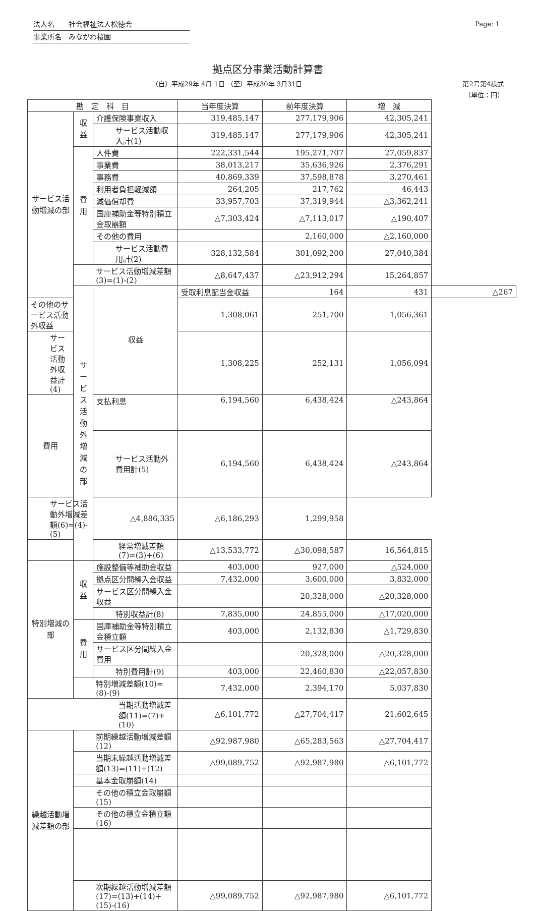法人名　　社会福祉法人松徳会
事業所名　みながわ桜園
Page: 1
拠点区分事業活動計算書
（自）平成29年 4月 1日 （至）平成30年 3月31日
第2号第4様式
（単位：円）
| 勘 定 科 目 | | | 当年度決算 | 前年度決算 | 増 減 | |
| --- | --- | --- | --- | --- | --- | --- |
| サービス活動増減の部 | 収益 | 介護保険事業収入 | 319,485,147 | 277,179,906 | 42,305,241 | |
| | | サービス活動収入計(1) | 319,485,147 | 277,179,906 | 42,305,241 | |
| | 費用 | 人件費 | 222,331,544 | 195,271,707 | 27,059,837 | |
| | | 事業費 | 38,013,217 | 35,636,926 | 2,376,291 | |
| | | 事務費 | 40,869,339 | 37,598,878 | 3,270,461 | |
| | | 利用者負担軽減額 | 264,205 | 217,762 | 46,443 | |
| | | 減価償却費 | 33,957,703 | 37,319,944 | △3,362,241 | |
| | | 国庫補助金等特別積立金取崩額 | △7,303,424 | △7,113,017 | △190,407 | |
| | | その他の費用 | | 2,160,000 | △2,160,000 | |
| | | サービス活動費用計(2) | 328,132,584 | 301,092,200 | 27,040,384 | |
| | サービス活動増減差額(3)=(1)-(2) | | △8,647,437 | △23,912,294 | 15,264,857 | |
| | サービス活動外増減の部 | 収益 | 受取利息配当金収益 | 164 | 431 | △267 |
| その他のサービス活動外収益 | | | 1,308,061 | 251,700 | 1,056,361 | |
| サービス活動外収益計(4) | | | 1,308,225 | 252,131 | 1,056,094 | |
| 費用 | | 支払利息 | 6,194,560 | 6,438,424 | △243,864 | |
| | | サービス活動外費用計(5) | 6,194,560 | 6,438,424 | △243,864 | |
| サービス活動外増減差額(6)=(4)-(5) | | △4,886,335 | △6,186,293 | 1,299,958 | | |
| 経常増減差額(7)=(3)+(6) | | | △13,533,772 | △30,098,587 | 16,564,815 | |
| 特別増減の部 | 収益 | 施設整備等補助金収益 | 403,000 | 927,000 | △524,000 | |
| | | 拠点区分間繰入金収益 | 7,432,000 | 3,600,000 | 3,832,000 | |
| | | サービス区分間繰入金収益 | | 20,328,000 | △20,328,000 | |
| | | 特別収益計(8) | 7,835,000 | 24,855,000 | △17,020,000 | |
| | 費用 | 国庫補助金等特別積立金積立額 | 403,000 | 2,132,830 | △1,729,830 | |
| | | サービス区分間繰入金費用 | | 20,328,000 | △20,328,000 | |
| | | 特別費用計(9) | 403,000 | 22,460,830 | △22,057,830 | |
| | 特別増減差額(10)=(8)-(9) | | 7,432,000 | 2,394,170 | 5,037,830 | |
| 当期活動増減差額(11)=(7)+(10) | | | △6,101,772 | △27,704,417 | 21,602,645 | |
| 繰越活動増減差額の部 | 前期繰越活動増減差額(12) | | △92,987,980 | △65,283,563 | △27,704,417 | |
| | 当期末繰越活動増減差額(13)=(11)+(12) | | △99,089,752 | △92,987,980 | △6,101,772 | |
| | 基本金取崩額(14) | | | | | |
| | その他の積立金取崩額(15) | | | | | |
| | その他の積立金積立額(16) | | | | | |
| | 次期繰越活動増減差額(17)=(13)+(14)+(15)-(16) | | △99,089,752 | △92,987,980 | △6,101,772 | |